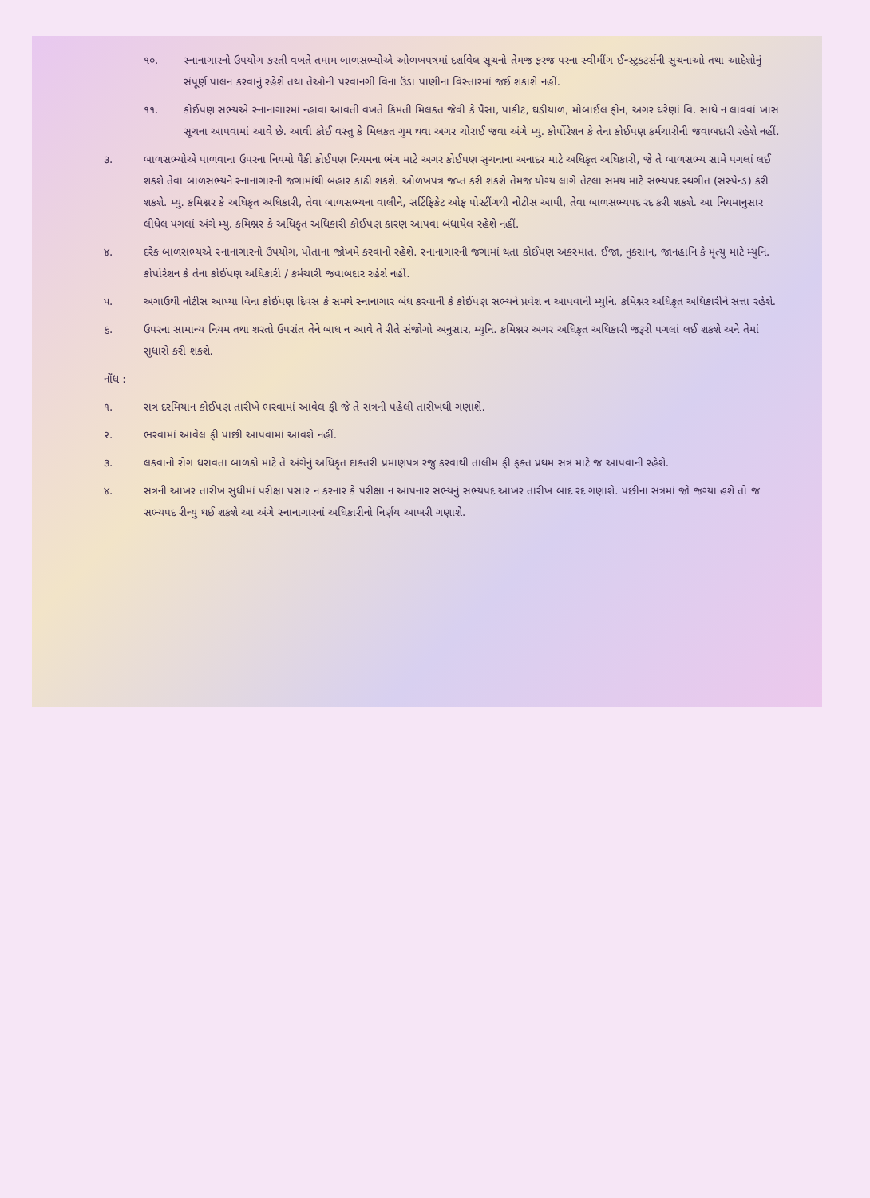૧૦. સ્નાનાગારનો ઉપયોગ કરતી વખતે તમામ બાળસભ્યોએ ઓળખપત્રમાં દર્શાવેલ સૂચનો તેમજ ફરજ પરના સ્વીમીંગ ઈન્સ્ટ્રકટર્સની સુચનાઓ તથા આદેશોનું સંપૂર્ણ પાલન કરવાનું રહેશે તથા તેઓની પરવાનગી વિના ઉંડા પાણીના વિસ્તારમાં જઈ શકાશે નહીં.
૧૧. કોઈપણ સભ્યએ સ્નાનાગારમાં ન્હાવા આવતી વખતે કિંમતી મિલકત જેવી કે પૈસા, પાકીટ, ઘડીયાળ, મોબાઈલ ફોન, અગર ઘરેણાં વિ. સાથે ન લાવવાં ખાસ સૂચના આપવામાં આવે છે. આવી કોઈ વસ્તુ કે મિલકત ગુમ થવા અગર ચોરાઈ જવા અંગે મ્યુ. કોર્પોરેશન કે તેના કોઈપણ કર્મચારીની જવાબદારી રહેશે નહીં.
૩. બાળસભ્યોએ પાળવાના ઉપરના નિયમો પૈકી કોઈપણ નિયમના ભંગ માટે અગર કોઈપણ સુચનાના અનાદર માટે અધિકૃત અધિકારી, જે તે બાળસભ્ય સામે પગલાં લઈ શકશે તેવા બાળસભ્યને સ્નાનાગારની જગામાંથી બહાર કાઢી શકશે. ઓળખપત્ર જપ્ત કરી શકશે તેમજ યોગ્ય લાગે તેટલા સમય માટે સભ્યપદ સ્થગીત (સસ્પેન્ડ) કરી શકશે. મ્યુ. કમિશ્નર કે અધિકૃત અધિકારી, તેવા બાળસભ્યના વાલીને, સર્ટિફિકેટ ઓફ પોસ્ટીંગથી નોટીસ આપી, તેવા બાળસભ્યપદ રદ કરી શકશે. આ નિયમાનુસાર લીધેલ પગલાં અંગે મ્યુ. કમિશ્નર કે અધિકૃત અધિકારી કોઈપણ કારણ આપવા બંધાયેલ રહેશે નહીં.
૪. દરેક બાળસભ્યએ સ્નાનાગારનો ઉપયોગ, પોતાના જોખમે કરવાનો રહેશે. સ્નાનાગારની જગામાં થતા કોઈપણ અકસ્માત, ઈજા, નુકસાન, જાનહાનિ કે મૃત્યુ માટે મ્યુનિ. કોર્પોરેશન કે તેના કોઈપણ અધિકારી / કર્મચારી જવાબદાર રહેશે નહીં.
૫. અગાઉથી નોટીસ આપ્યા વિના કોઈપણ દિવસ કે સમયે સ્નાનાગાર બંધ કરવાની કે કોઈપણ સભ્યને પ્રવેશ ન આપવાની મ્યુનિ. કમિશ્નર અધિકૃત અધિકારીને સત્તા રહેશે.
૬. ઉપરના સામાન્ય નિયમ તથા શરતો ઉપરાંત તેને બાધ ન આવે તે રીતે સંજોગો અનુસાર, મ્યુનિ. કમિશ્નર અગર અધિકૃત અધિકારી જરૂરી પગલાં લઈ શકશે અને તેમાં સુધારો કરી શકશે.
નોંધ :
૧. સત્ર દરમિયાન કોઈપણ તારીખે ભરવામાં આવેલ ફી જે તે સત્રની પહેલી તારીખથી ગણાશે.
૨. ભરવામાં આવેલ ફી પાછી આપવામાં આવશે નહીં.
૩. લકવાનો રોગ ધરાવતા બાળકો માટે તે અંગેનું અધિકૃત દાક્તરી પ્રમાણપત્ર રજુ કરવાથી તાલીમ ફી ફક્ત પ્રથમ સત્ર માટે જ આપવાની રહેશે.
૪. સત્રની આખર તારીખ સુધીમાં પરીક્ષા પસાર ન કરનાર કે પરીક્ષા ન આપનાર સભ્યનું સભ્યપદ આખર તારીખ બાદ રદ ગણાશે. પછીના સત્રમાં જો જગ્યા હશે તો જ સભ્યપદ રીન્યુ થઈ શકશે આ અંગે સ્નાનાગારનાં અધિકારીનો નિર્ણય આખરી ગણાશે.